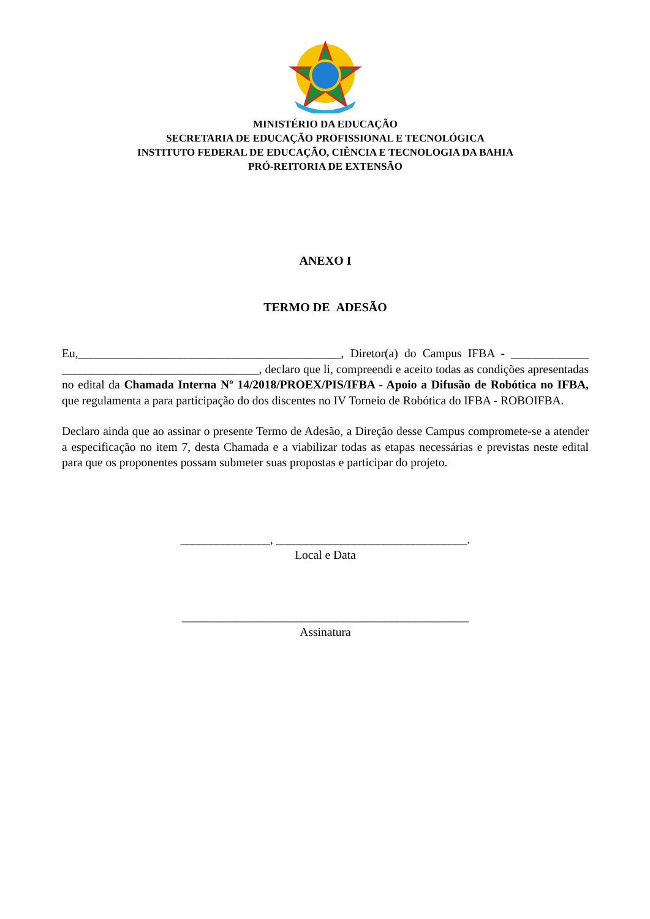MINISTÉRIO DA EDUCAÇÃO
SECRETARIA DE EDUCAÇÃO PROFISSIONAL E TECNOLÓGICA
INSTITUTO FEDERAL DE EDUCAÇÃO, CIÊNCIA E TECNOLOGIA DA BAHIA
PRÓ-REITORIA DE EXTENSÃO
ANEXO I
TERMO DE ADESÃO
Eu,____________________________________________, Diretor(a) do Campus IFBA - _____________ _________________________________, declaro que li, compreendi e aceito todas as condições apresentadas no edital da Chamada Interna Nº 14/2018/PROEX/PIS/IFBA - Apoio a Difusão de Robótica no IFBA, que regulamenta a para participação do dos discentes no IV Torneio de Robótica do IFBA - ROBOIFBA.
Declaro ainda que ao assinar o presente Termo de Adesão, a Direção desse Campus compromete-se a atender a especificação no item 7, desta Chamada e a viabilizar todas as etapas necessárias e previstas neste edital para que os proponentes possam submeter suas propostas e participar do projeto.
_______________, ________________________________.
Local e Data
________________________________________________
Assinatura